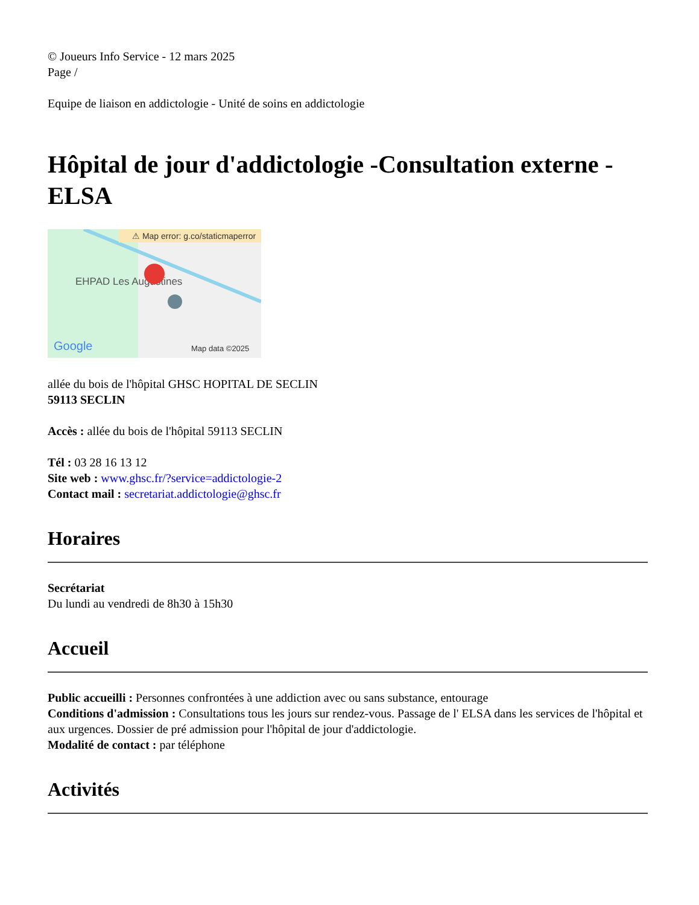© Joueurs Info Service - 12 mars 2025
Page /
Equipe de liaison en addictologie - Unité de soins en addictologie
Hôpital de jour d'addictologie -Consultation externe - ELSA
⚠ Map error: g.co/staticmaperror
EHPAD Les Augustines
Google
Map data ©2025
allée du bois de l'hôpital GHSC HOPITAL DE SECLIN
59113 SECLIN
Accès : allée du bois de l'hôpital 59113 SECLIN
Tél : 03 28 16 13 12
Site web : www.ghsc.fr/?service=addictologie-2
Contact mail : secretariat.addictologie@ghsc.fr
Horaires
Secrétariat
Du lundi au vendredi de 8h30 à 15h30
Accueil
Public accueilli : Personnes confrontées à une addiction avec ou sans substance, entourage
Conditions d'admission : Consultations tous les jours sur rendez-vous. Passage de l' ELSA dans les services de l'hôpital et aux urgences. Dossier de pré admission pour l'hôpital de jour d'addictologie.
Modalité de contact : par téléphone
Activités